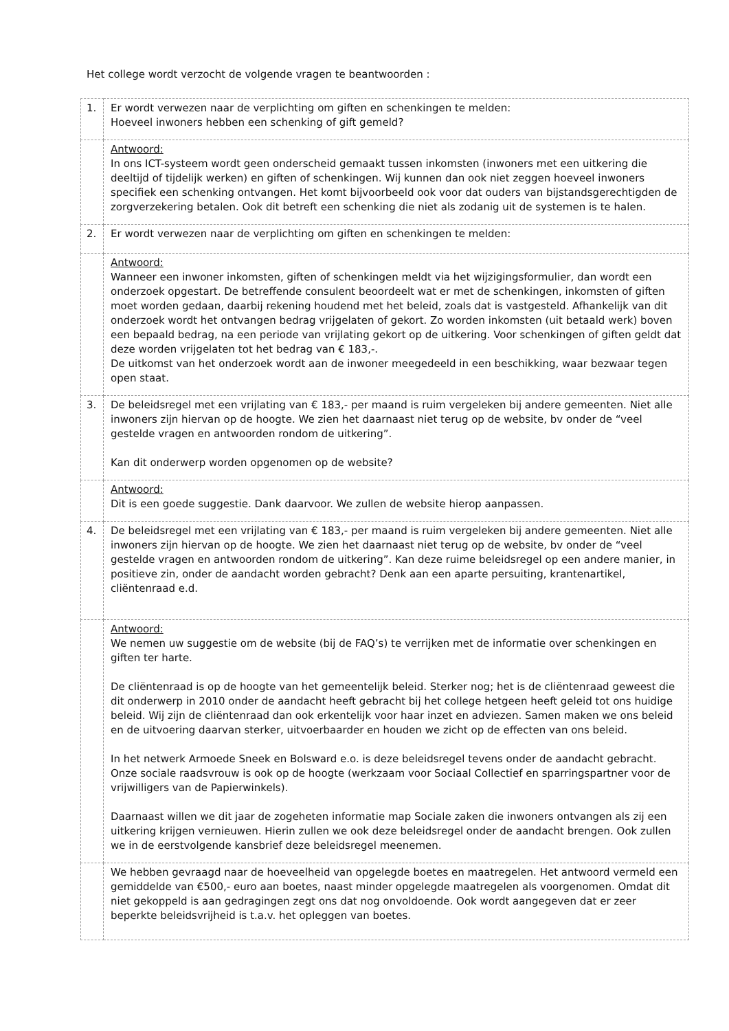Het college wordt verzocht de volgende vragen te beantwoorden :
| 1. | Er wordt verwezen naar de verplichting om giften en schenkingen te melden: Hoeveel inwoners hebben een schenking of gift gemeld? |
| | Antwoord: In ons ICT-systeem wordt geen onderscheid gemaakt tussen inkomsten (inwoners met een uitkering die deeltijd of tijdelijk werken) en giften of schenkingen. Wij kunnen dan ook niet zeggen hoeveel inwoners specifiek een schenking ontvangen. Het komt bijvoorbeeld ook voor dat ouders van bijstandsgerechtigden de zorgverzekering betalen. Ook dit betreft een schenking die niet als zodanig uit de systemen is te halen. |
| 2. | Er wordt verwezen naar de verplichting om giften en schenkingen te melden: |
| | Antwoord: Wanneer een inwoner inkomsten, giften of schenkingen meldt via het wijzigingsformulier, dan wordt een onderzoek opgestart. De betreffende consulent beoordeelt wat er met de schenkingen, inkomsten of giften moet worden gedaan, daarbij rekening houdend met het beleid, zoals dat is vastgesteld. Afhankelijk van dit onderzoek wordt het ontvangen bedrag vrijgelaten of gekort. Zo worden inkomsten (uit betaald werk) boven een bepaald bedrag, na een periode van vrijlating gekort op de uitkering. Voor schenkingen of giften geldt dat deze worden vrijgelaten tot het bedrag van € 183,-. De uitkomst van het onderzoek wordt aan de inwoner meegedeeld in een beschikking, waar bezwaar tegen open staat. |
| 3. | De beleidsregel met een vrijlating van € 183,- per maand is ruim vergeleken bij andere gemeenten. Niet alle inwoners zijn hiervan op de hoogte. We zien het daarnaast niet terug op de website, bv onder de “veel gestelde vragen en antwoorden rondom de uitkering”. Kan dit onderwerp worden opgenomen op de website? |
| | Antwoord: Dit is een goede suggestie. Dank daarvoor. We zullen de website hierop aanpassen. |
| 4. | De beleidsregel met een vrijlating van € 183,- per maand is ruim vergeleken bij andere gemeenten. Niet alle inwoners zijn hiervan op de hoogte. We zien het daarnaast niet terug op de website, bv onder de “veel gestelde vragen en antwoorden rondom de uitkering”. Kan deze ruime beleidsregel op een andere manier, in positieve zin, onder de aandacht worden gebracht? Denk aan een aparte persuiting, krantenartikel, cliëntenraad e.d. |
| | Antwoord: We nemen uw suggestie om de website (bij de FAQ’s) te verrijken met de informatie over schenkingen en giften ter harte. De cliëntenraad is op de hoogte van het gemeentelijk beleid. Sterker nog; het is de cliëntenraad geweest die dit onderwerp in 2010 onder de aandacht heeft gebracht bij het college hetgeen heeft geleid tot ons huidige beleid. Wij zijn de cliëntenraad dan ook erkentelijk voor haar inzet en adviezen. Samen maken we ons beleid en de uitvoering daarvan sterker, uitvoerbaarder en houden we zicht op de effecten van ons beleid. In het netwerk Armoede Sneek en Bolsward e.o. is deze beleidsregel tevens onder de aandacht gebracht. Onze sociale raadsvrouw is ook op de hoogte (werkzaam voor Sociaal Collectief en sparringspartner voor de vrijwilligers van de Papierwinkels). Daarnaast willen we dit jaar de zogeheten informatie map Sociale zaken die inwoners ontvangen als zij een uitkering krijgen vernieuwen. Hierin zullen we ook deze beleidsregel onder de aandacht brengen. Ook zullen we in de eerstvolgende kansbrief deze beleidsregel meenemen. |
| | We hebben gevraagd naar de hoeveelheid van opgelegde boetes en maatregelen. Het antwoord vermeld een gemiddelde van €500,- euro aan boetes, naast minder opgelegde maatregelen als voorgenomen. Omdat dit niet gekoppeld is aan gedragingen zegt ons dat nog onvoldoende. Ook wordt aangegeven dat er zeer beperkte beleidsvrijheid is t.a.v. het opleggen van boetes. |